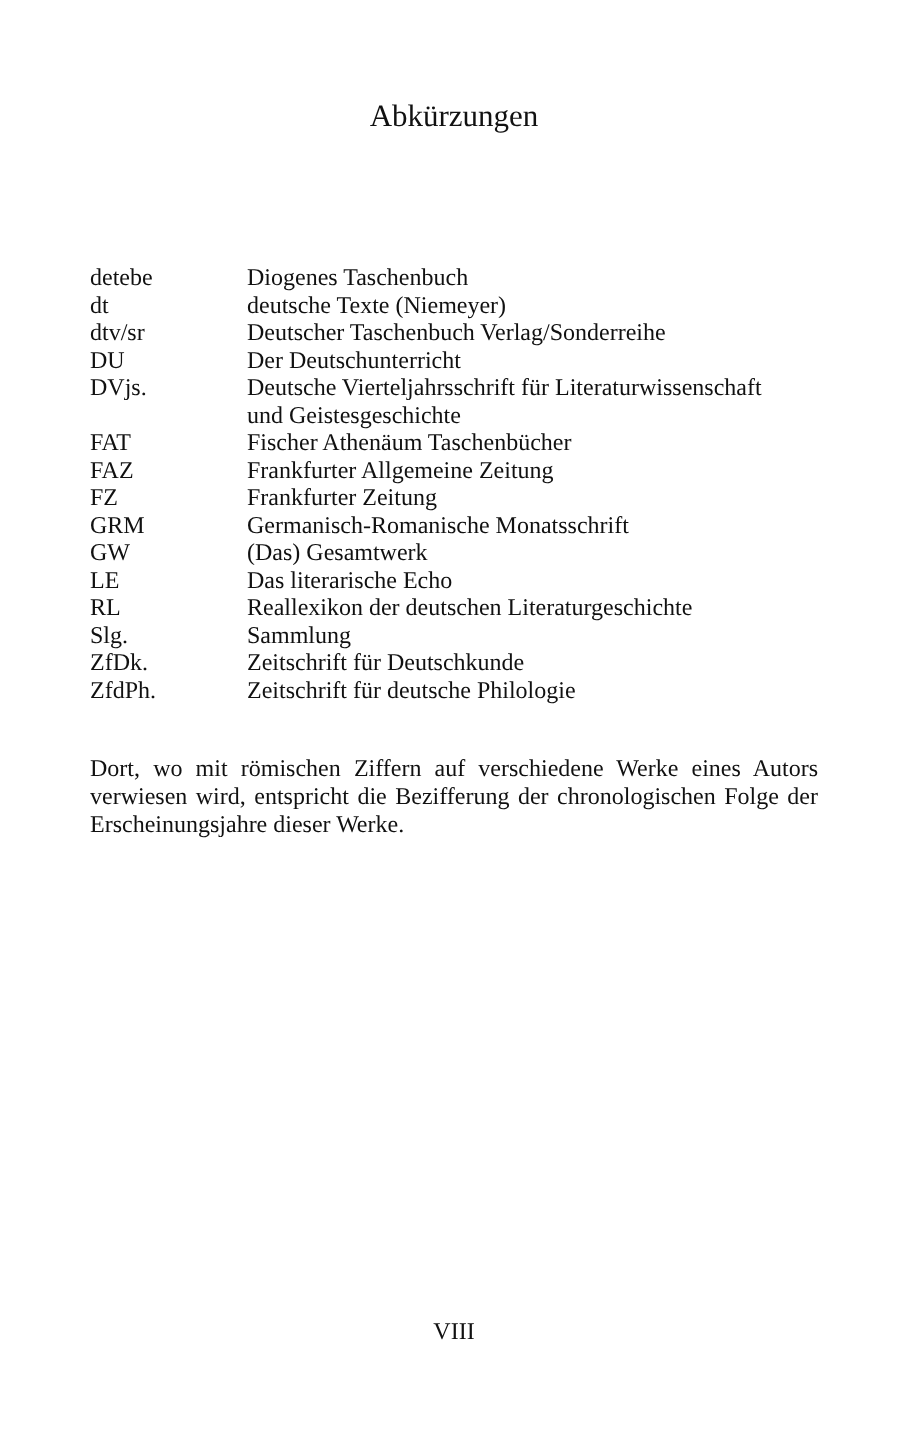Abkürzungen
| detebe | Diogenes Taschenbuch |
| dt | deutsche Texte (Niemeyer) |
| dtv/sr | Deutscher Taschenbuch Verlag/Sonderreihe |
| DU | Der Deutschunterricht |
| DVjs. | Deutsche Vierteljahrsschrift für Literaturwissenschaft und Geistesgeschichte |
| FAT | Fischer Athenäum Taschenbücher |
| FAZ | Frankfurter Allgemeine Zeitung |
| FZ | Frankfurter Zeitung |
| GRM | Germanisch-Romanische Monatsschrift |
| GW | (Das) Gesamtwerk |
| LE | Das literarische Echo |
| RL | Reallexikon der deutschen Literaturgeschichte |
| Slg. | Sammlung |
| ZfDk. | Zeitschrift für Deutschkunde |
| ZfdPh. | Zeitschrift für deutsche Philologie |
Dort, wo mit römischen Ziffern auf verschiedene Werke eines Autors verwiesen wird, entspricht die Bezifferung der chronologischen Folge der Erscheinungsjahre dieser Werke.
VIII